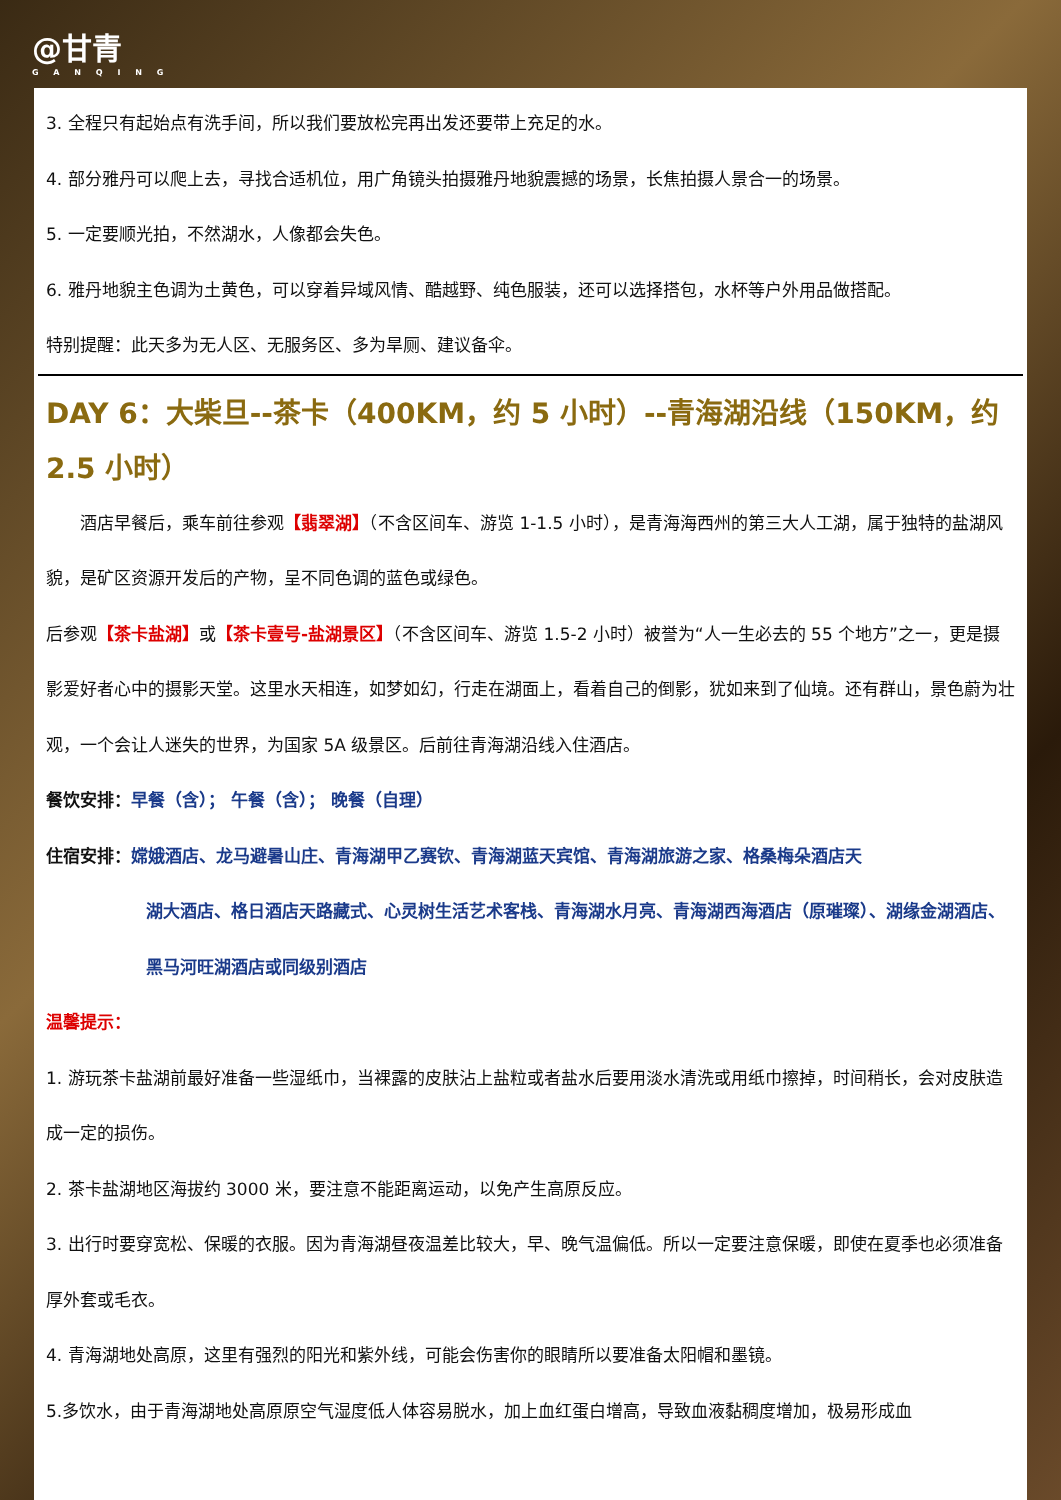@甘青
G A N Q I N G
3. 全程只有起始点有洗手间，所以我们要放松完再出发还要带上充足的水。
4. 部分雅丹可以爬上去，寻找合适机位，用广角镜头拍摄雅丹地貌震撼的场景，长焦拍摄人景合一的场景。
5. 一定要顺光拍，不然湖水，人像都会失色。
6. 雅丹地貌主色调为土黄色，可以穿着异域风情、酷越野、纯色服装，还可以选择搭包，水杯等户外用品做搭配。
特别提醒：此天多为无人区、无服务区、多为旱厕、建议备伞。
DAY 6：大柴旦--茶卡（400KM，约 5 小时）--青海湖沿线（150KM，约 2.5 小时）
　　酒店早餐后，乘车前往参观【翡翠湖】（不含区间车、游览 1-1.5 小时），是青海海西州的第三大人工湖，属于独特的盐湖风貌，是矿区资源开发后的产物，呈不同色调的蓝色或绿色。
后参观【茶卡盐湖】或【茶卡壹号-盐湖景区】（不含区间车、游览 1.5-2 小时）被誉为“人一生必去的 55 个地方”之一，更是摄影爱好者心中的摄影天堂。这里水天相连，如梦如幻，行走在湖面上，看着自己的倒影，犹如来到了仙境。还有群山，景色蔚为壮观，一个会让人迷失的世界，为国家 5A 级景区。后前往青海湖沿线入住酒店。
餐饮安排：早餐（含）； 午餐（含）； 晚餐（自理）
住宿安排：嫦娥酒店、龙马避暑山庄、青海湖甲乙赛钦、青海湖蓝天宾馆、青海湖旅游之家、格桑梅朵酒店天
湖大酒店、格日酒店天路藏式、心灵树生活艺术客栈、青海湖水月亮、青海湖西海酒店（原璀璨）、湖缘金湖酒店、黑马河旺湖酒店或同级别酒店
温馨提示：
1. 游玩茶卡盐湖前最好准备一些湿纸巾，当裸露的皮肤沾上盐粒或者盐水后要用淡水清洗或用纸巾擦掉，时间稍长，会对皮肤造成一定的损伤。
2. 茶卡盐湖地区海拔约 3000 米，要注意不能距离运动，以免产生高原反应。
3. 出行时要穿宽松、保暖的衣服。因为青海湖昼夜温差比较大，早、晚气温偏低。所以一定要注意保暖，即使在夏季也必须准备厚外套或毛衣。
4. 青海湖地处高原，这里有强烈的阳光和紫外线，可能会伤害你的眼睛所以要准备太阳帽和墨镜。
5.多饮水，由于青海湖地处高原原空气湿度低人体容易脱水，加上血红蛋白增高，导致血液黏稠度增加，极易形成血